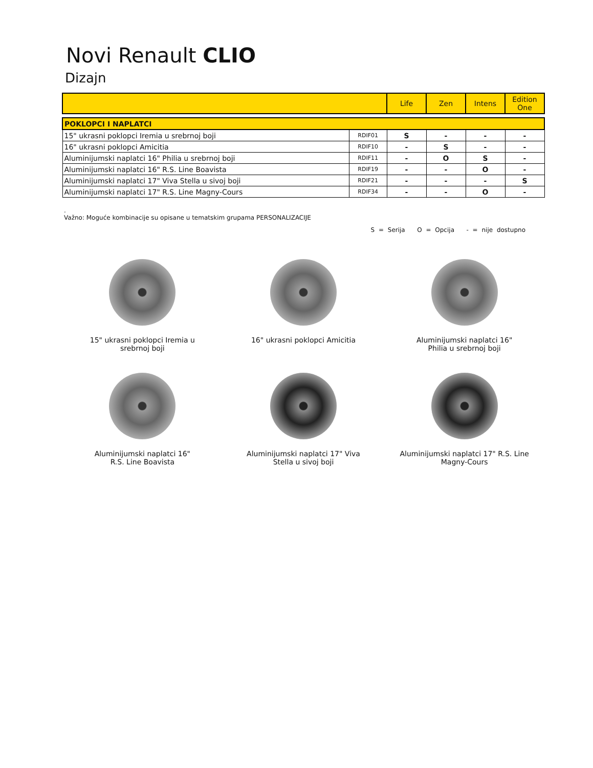Novi Renault CLIO
Dizajn
| | | Life | Zen | Intens | Edition One |
| --- | --- | --- | --- | --- | --- |
| POKLOPCI I NAPLATCI | | | | | |
| 15" ukrasni poklopci Iremia u srebrnoj boji | RDIF01 | S | - | - | - |
| 16" ukrasni poklopci Amicitia | RDIF10 | - | S | - | - |
| Aluminijumski naplatci 16" Philia u srebrnoj boji | RDIF11 | - | O | S | - |
| Aluminijumski naplatci 16" R.S. Line Boavista | RDIF19 | - | - | O | - |
| Aluminijumski naplatci 17" Viva Stella u sivoj boji | RDIF21 | - | - | - | S |
| Aluminijumski naplatci 17" R.S. Line Magny-Cours | RDIF34 | - | - | O | - |
.
Važno: Moguće kombinacije su opisane u tematskim grupama PERSONALIZACIJE
S = Serija O = Opcija - = nije dostupno
15" ukrasni poklopci Iremia u
srebrnoj boji
16" ukrasni poklopci Amicitia
Aluminijumski naplatci 16"
Philia u srebrnoj boji
Aluminijumski naplatci 16"
R.S. Line Boavista
Aluminijumski naplatci 17" Viva
Stella u sivoj boji
Aluminijumski naplatci 17" R.S. Line
Magny-Cours